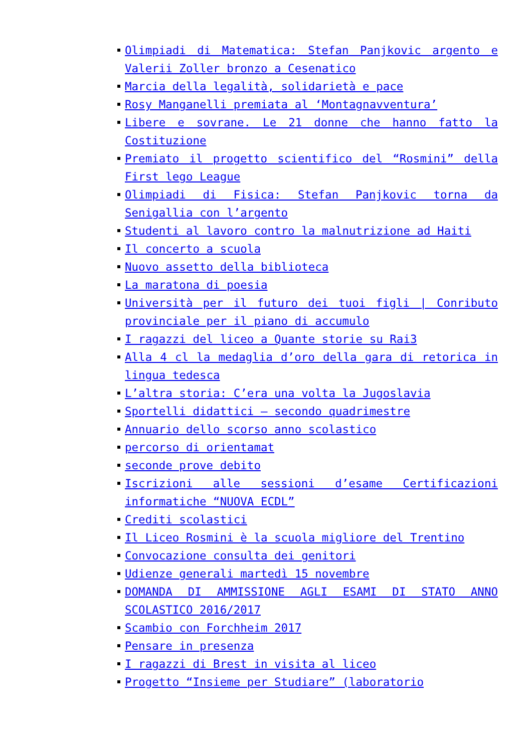Olimpiadi di Matematica: Stefan Panjkovic argento e Valerii Zoller bronzo a Cesenatico
Marcia della legalità, solidarietà e pace
Rosy Manganelli premiata al ‘Montagnavventura’
Libere e sovrane. Le 21 donne che hanno fatto la Costituzione
Premiato il progetto scientifico del “Rosmini” della First lego League
Olimpiadi di Fisica: Stefan Panjkovic torna da Senigallia con l’argento
Studenti al lavoro contro la malnutrizione ad Haiti
Il concerto a scuola
Nuovo assetto della biblioteca
La maratona di poesia
Università per il futuro dei tuoi figli | Conributo provinciale per il piano di accumulo
I ragazzi del liceo a Quante storie su Rai3
Alla 4 cl la medaglia d’oro della gara di retorica in lingua tedesca
L’altra storia: C’era una volta la Jugoslavia
Sportelli didattici – secondo quadrimestre
Annuario dello scorso anno scolastico
percorso di orientamat
seconde prove debito
Iscrizioni alle sessioni d’esame Certificazioni informatiche “NUOVA ECDL”
Crediti scolastici
Il Liceo Rosmini è la scuola migliore del Trentino
Convocazione consulta dei genitori
Udienze generali martedì 15 novembre
DOMANDA DI AMMISSIONE AGLI ESAMI DI STATO ANNO SCOLASTICO 2016/2017
Scambio con Forchheim 2017
Pensare in presenza
I ragazzi di Brest in visita al liceo
Progetto “Insieme per Studiare” (laboratorio